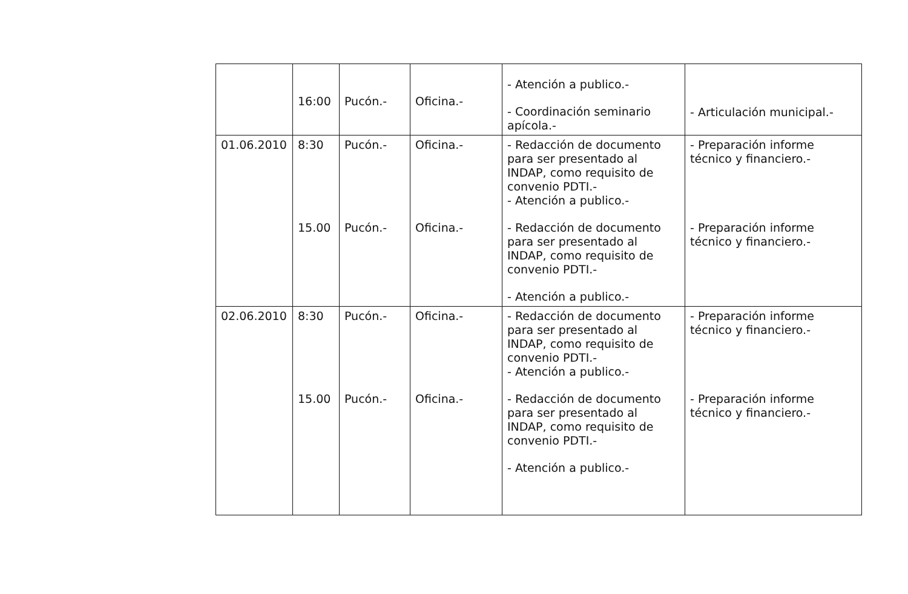| | 16:00 | Pucón.- | Oficina.- | - Atención a publico.- - Coordinación seminario apícola.- | - Articulación municipal.- |
| 01.06.2010 | 8:30 15.00 | Pucón.- Pucón.- | Oficina.- Oficina.- | - Redacción de documento para ser presentado al INDAP, como requisito de convenio PDTI.- - Atención a publico.- - Redacción de documento para ser presentado al INDAP, como requisito de convenio PDTI.- - Atención a publico.- | - Preparación informe técnico y financiero.- - Preparación informe técnico y financiero.- |
| 02.06.2010 | 8:30 15.00 | Pucón.- Pucón.- | Oficina.- Oficina.- | - Redacción de documento para ser presentado al INDAP, como requisito de convenio PDTI.- - Atención a publico.- - Redacción de documento para ser presentado al INDAP, como requisito de convenio PDTI.- - Atención a publico.- | - Preparación informe técnico y financiero.- - Preparación informe técnico y financiero.- |